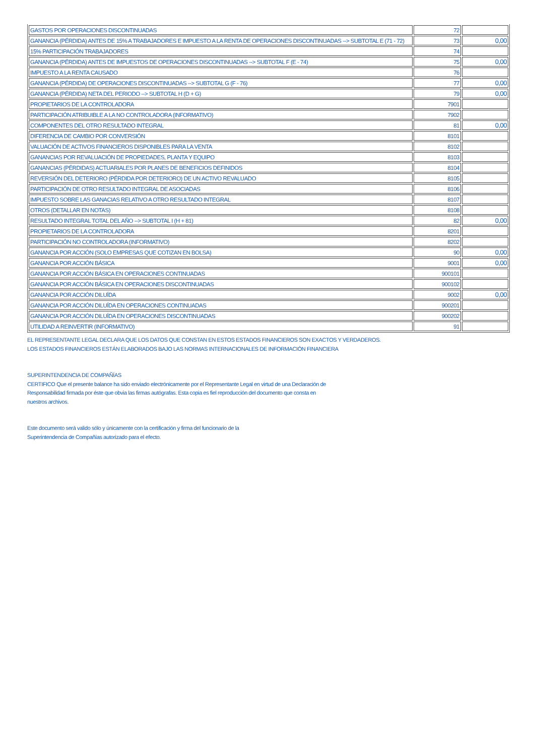| GASTOS POR OPERACIONES DISCONTINUADAS | 72 | |
| GANANCIA (PÉRDIDA) ANTES DE 15% A TRABAJADORES E IMPUESTO A LA RENTA DE OPERACIONES DISCONTINUADAS --> SUBTOTAL E (71 - 72) | 73 | 0,00 |
| 15% PARTICIPACIÓN TRABAJADORES | 74 | |
| GANANCIA (PÉRDIDA) ANTES DE IMPUESTOS DE OPERACIONES DISCONTINUADAS --> SUBTOTAL F (E - 74) | 75 | 0,00 |
| IMPUESTO A LA RENTA CAUSADO | 76 | |
| GANANCIA (PÉRDIDA) DE OPERACIONES DISCONTINUADAS --> SUBTOTAL G (F - 76) | 77 | 0,00 |
| GANANCIA (PÉRDIDA) NETA DEL PERIODO --> SUBTOTAL H (D + G) | 79 | 0,00 |
| PROPIETARIOS DE LA CONTROLADORA | 7901 | |
| PARTICIPACIÓN ATRIBUIBLE A LA NO CONTROLADORA (INFORMATIVO) | 7902 | |
| COMPONENTES DEL OTRO RESULTADO INTEGRAL | 81 | 0,00 |
| DIFERENCIA DE CAMBIO POR CONVERSIÓN | 8101 | |
| VALUACIÓN DE ACTIVOS FINANCIEROS DISPONIBLES PARA LA VENTA | 8102 | |
| GANANCIAS POR REVALUACIÓN DE PROPIEDADES, PLANTA Y EQUIPO | 8103 | |
| GANANCIAS (PÉRDIDAS) ACTUARIALES POR PLANES DE BENEFICIOS DEFINIDOS | 8104 | |
| REVERSIÓN DEL DETERIORO (PÉRDIDA POR DETERIORO) DE UN ACTIVO REVALUADO | 8105 | |
| PARTICIPACIÓN DE OTRO RESULTADO INTEGRAL DE ASOCIADAS | 8106 | |
| IMPUESTO SOBRE LAS GANACIAS RELATIVO A OTRO RESULTADO INTEGRAL | 8107 | |
| OTROS (DETALLAR EN NOTAS) | 8108 | |
| RESULTADO INTEGRAL TOTAL DEL AÑO --> SUBTOTAL I (H + 81) | 82 | 0,00 |
| PROPIETARIOS DE LA CONTROLADORA | 8201 | |
| PARTICIPACIÓN NO CONTROLADORA (INFORMATIVO) | 8202 | |
| GANANCIA POR ACCIÓN (SOLO EMPRESAS QUE COTIZAN EN BOLSA) | 90 | 0,00 |
| GANANCIA POR ACCIÓN BÁSICA | 9001 | 0,00 |
| GANANCIA POR ACCIÓN BÁSICA EN OPERACIONES CONTINUADAS | 900101 | |
| GANANCIA POR ACCIÓN BÁSICA EN OPERACIONES DISCONTINUADAS | 900102 | |
| GANANCIA POR ACCIÓN DILUÍDA | 9002 | 0,00 |
| GANANCIA POR ACCIÓN DILUÍDA EN OPERACIONES CONTINUADAS | 900201 | |
| GANANCIA POR ACCIÓN DILUÍDA EN OPERACIONES DISCONTINUADAS | 900202 | |
| UTILIDAD A REINVERTIR (INFORMATIVO) | 91 | |
EL REPRESENTANTE LEGAL DECLARA QUE LOS DATOS QUE CONSTAN EN ESTOS ESTADOS FINANCIEROS SON EXACTOS Y VERDADEROS.
LOS ESTADOS FINANCIEROS ESTÁN ELABORADOS BAJO LAS NORMAS INTERNACIONALES DE INFORMACIÓN FINANCIERA
SUPERINTENDENCIA DE COMPAÑÍAS
CERTIFICO Que el presente balance ha sido enviado electrónicamente por el Representante Legal en virtud de una Declaración de
Responsabilidad firmada por éste que obvia las firmas autógrafas. Esta copia es fiel reproducción del documento que consta en
nuestros archivos.
Este documento será valido sólo y únicamente con la certificación y firma del funcionario de la
Superintendencia de Compañías autorizado para el efecto.